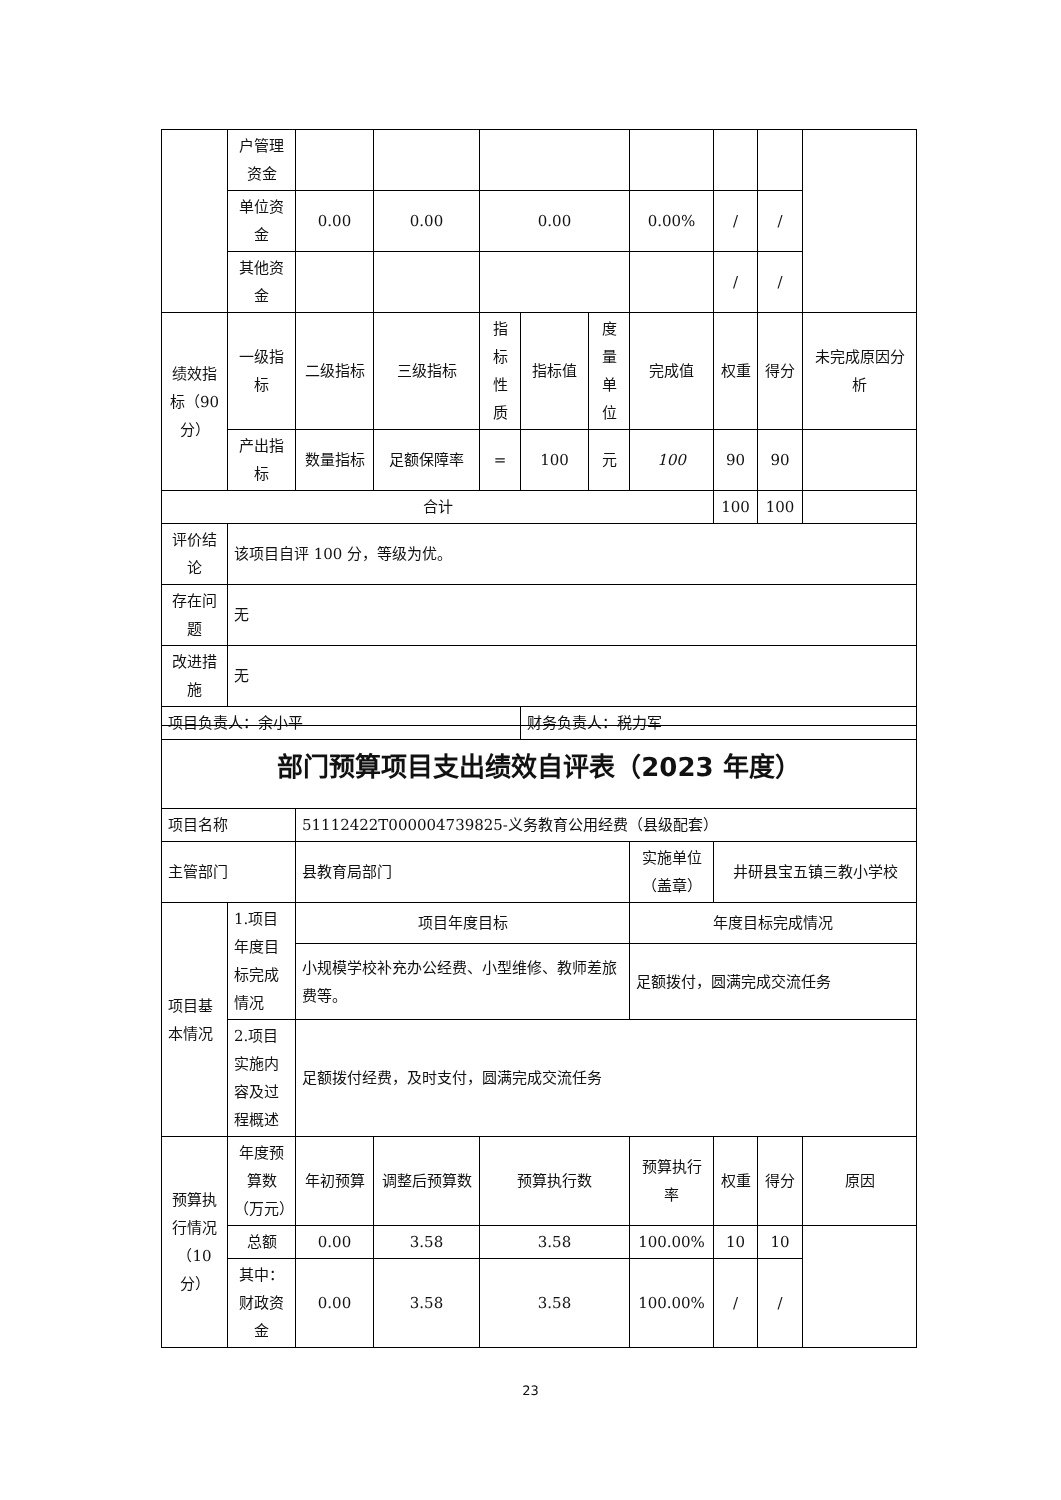| | 户管理资金 | | | | | | | | | |
| | 单位资金 | 0.00 | 0.00 | 0.00 | | | 0.00% | / | / | |
| | 其他资金 | | | | | | | / | / | |
| 绩效指标（90分） | 一级指标 | 二级指标 | 三级指标 | 指标性质 | 指标值 | 度量单位 | 完成值 | 权重 | 得分 | 未完成原因分析 |
| | 产出指标 | 数量指标 | 足额保障率 | = | 100 | 元 | 100 | 90 | 90 | |
| 合计 | | | | | | | | 100 | 100 | |
| 评价结论 | 该项目自评 100 分，等级为优。 | | | | | | | | | |
| 存在问题 | 无 | | | | | | | | | |
| 改进措施 | 无 | | | | | | | | | |
| 项目负责人：余小平 | | | | | 财务负责人：税力军 | | | | | |
| 部门预算项目支出绩效自评表（2023 年度） | | | | | | | | |
| 项目名称 | | 51112422T000004739825-义务教育公用经费（县级配套） | | | | | | |
| 主管部门 | | 县教育局部门 | | | 实施单位（盖章） | 井研县宝五镇三教小学校 | | |
| 项目基本情况 | 1.项目年度目标完成情况 | 项目年度目标 | | | 年度目标完成情况 | | | |
| | | 小规模学校补充办公经费、小型维修、教师差旅费等。 | | | 足额拨付，圆满完成交流任务 | | | |
| | 2.项目实施内容及过程概述 | 足额拨付经费，及时支付，圆满完成交流任务 | | | | | | |
| 预算执行情况（10分） | 年度预算数（万元） | 年初预算 | 调整后预算数 | 预算执行数 | 预算执行率 | 权重 | 得分 | 原因 |
| | 总额 | 0.00 | 3.58 | 3.58 | 100.00% | 10 | 10 | |
| | 其中：财政资金 | 0.00 | 3.58 | 3.58 | 100.00% | / | / | |
23